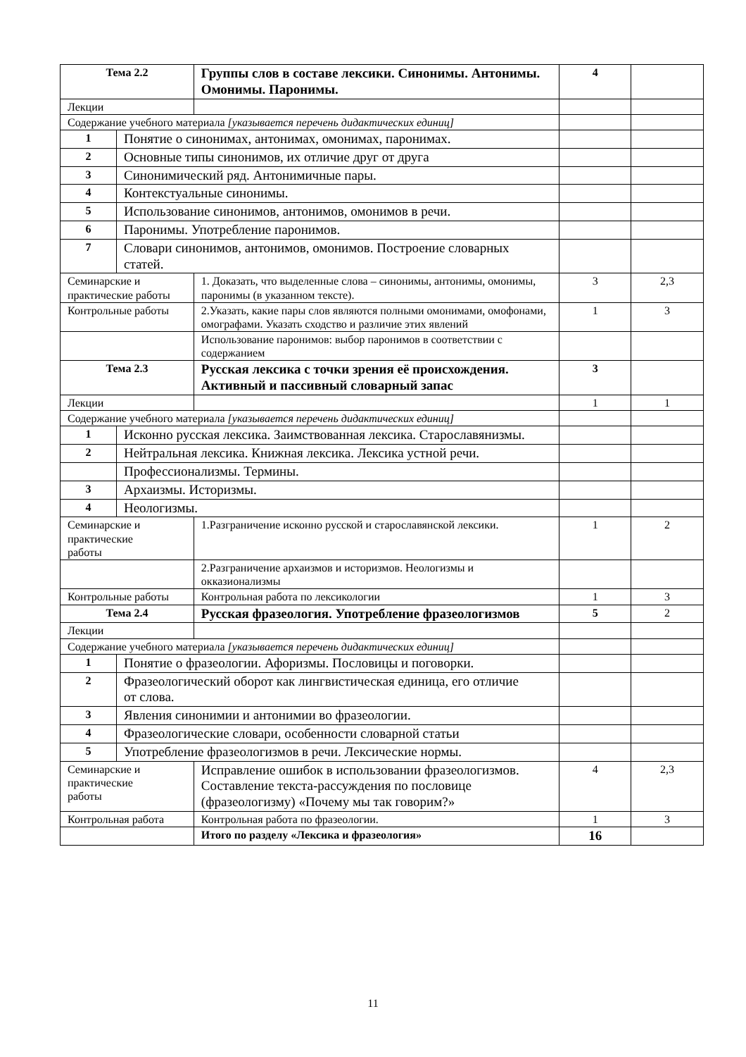| Тема 2.2 | | Группы слов в составе лексики. Синонимы. Антонимы. Омонимы. Паронимы. | 4 | |
| Лекции | | | | |
| Содержание учебного материала [указывается перечень дидактических единиц] | | | | |
| 1 | Понятие о синонимах, антонимах, омонимах, паронимах. | | | |
| 2 | Основные типы синонимов, их отличие друг от друга | | | |
| 3 | Синонимический ряд. Антонимичные пары. | | | |
| 4 | Контекстуальные синонимы. | | | |
| 5 | Использование синонимов, антонимов, омонимов в речи. | | | |
| 6 | Паронимы. Употребление паронимов. | | | |
| 7 | Словари синонимов, антонимов, омонимов. Построение словарных статей. | | | |
| Семинарские и практические работы | | 1. Доказать, что выделенные слова – синонимы, антонимы, омонимы, паронимы (в указанном тексте). | 3 | 2,3 |
| Контрольные работы | | 2.Указать, какие пары слов являются полными омонимами, омофонами, омографами. Указать сходство и различие этих явлений | 1 | 3 |
| | | Использование паронимов: выбор паронимов в соответствии с содержанием | | |
| Тема 2.3 | | Русская лексика с точки зрения её происхождения. Активный и пассивный словарный запас | 3 | |
| Лекции | | | 1 | 1 |
| Содержание учебного материала [указывается перечень дидактических единиц] | | | | |
| 1 | Исконно русская лексика. Заимствованная лексика. Старославянизмы. | | | |
| 2 | Нейтральная лексика. Книжная лексика. Лексика устной речи. | | | |
| | Профессионализмы. Термины. | | | |
| 3 | Архаизмы. Историзмы. | | | |
| 4 | Неологизмы. | | | |
| Семинарские и практические работы | | 1.Разграничение исконно русской и старославянской лексики. | 1 | 2 |
| | | 2.Разграничение архаизмов и историзмов. Неологизмы и окказионализмы | | |
| Контрольные работы | | Контрольная работа по лексикологии | 1 | 3 |
| Тема 2.4 | | Русская фразеология. Употребление фразеологизмов | 5 | 2 |
| Лекции | | | | |
| Содержание учебного материала [указывается перечень дидактических единиц] | | | | |
| 1 | Понятие о фразеологии. Афоризмы. Пословицы и поговорки. | | | |
| 2 | Фразеологический оборот как лингвистическая единица, его отличие от слова. | | | |
| 3 | Явления синонимии и антонимии во фразеологии. | | | |
| 4 | Фразеологические словари, особенности словарной статьи | | | |
| 5 | Употребление фразеологизмов в речи. Лексические нормы. | | | |
| Семинарские и практические работы | | Исправление ошибок в использовании фразеологизмов. Составление текста-рассуждения по пословице (фразеологизму) «Почему мы так говорим?» | 4 | 2,3 |
| Контрольная работа | | Контрольная работа по фразеологии. | 1 | 3 |
| | | Итого по разделу «Лексика и фразеология» | 16 | |
11